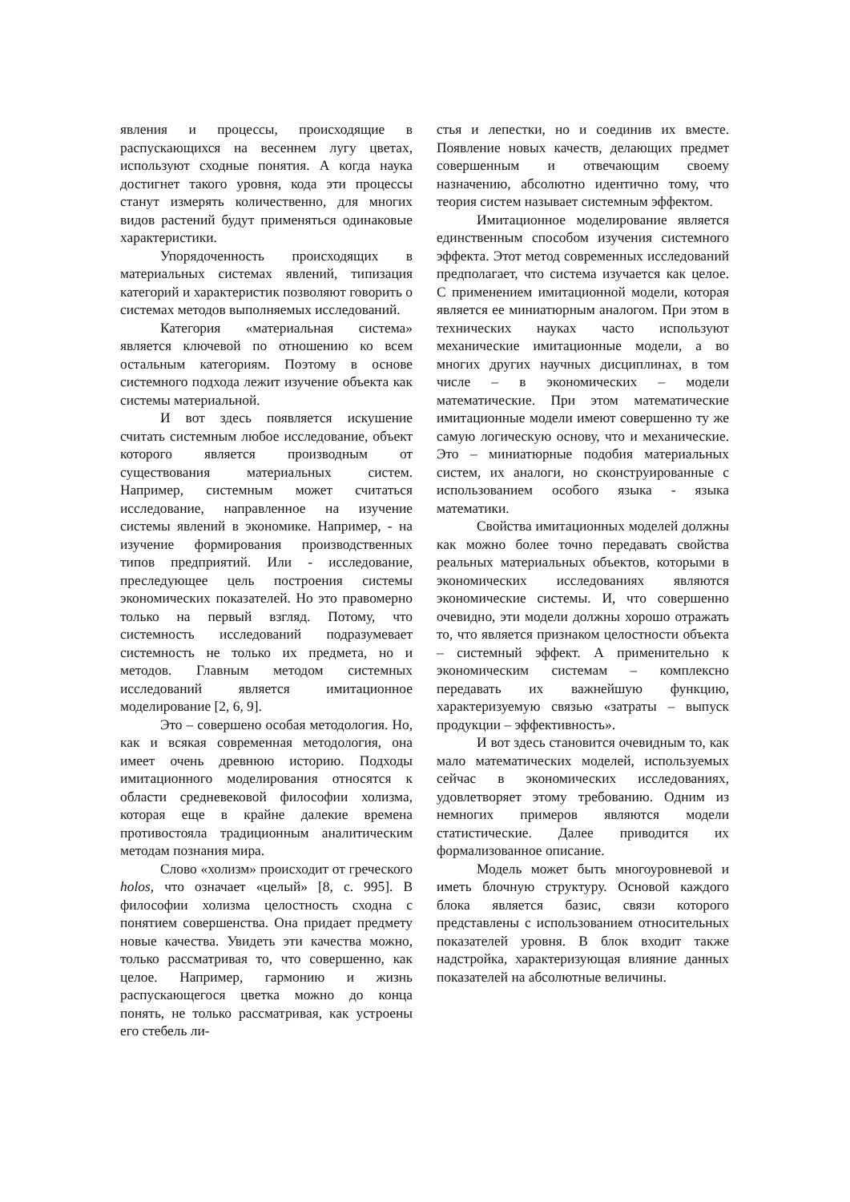явления и процессы, происходящие в распускающихся на весеннем лугу цветах, используют сходные понятия. А когда наука достигнет такого уровня, кода эти процессы станут измерять количественно, для многих видов растений будут применяться одинаковые характеристики.
Упорядоченность происходящих в материальных системах явлений, типизация категорий и характеристик позволяют говорить о системах методов выполняемых исследований.
Категория «материальная система» является ключевой по отношению ко всем остальным категориям. Поэтому в основе системного подхода лежит изучение объекта как системы материальной.
И вот здесь появляется искушение считать системным любое исследование, объект которого является производным от существования материальных систем. Например, системным может считаться исследование, направленное на изучение системы явлений в экономике. Например, - на изучение формирования производственных типов предприятий. Или - исследование, преследующее цель построения системы экономических показателей. Но это правомерно только на первый взгляд. Потому, что системность исследований подразумевает системность не только их предмета, но и методов. Главным методом системных исследований является имитационное моделирование [2, 6, 9].
Это – совершено особая методология. Но, как и всякая современная методология, она имеет очень древнюю историю. Подходы имитационного моделирования относятся к области средневековой философии холизма, которая еще в крайне далекие времена противостояла традиционным аналитическим методам познания мира.
Слово «холизм» происходит от греческого holos, что означает «целый» [8, с. 995]. В философии холизма целостность сходна с понятием совершенства. Она придает предмету новые качества. Увидеть эти качества можно, только рассматривая то, что совершенно, как целое. Например, гармонию и жизнь распускающегося цветка можно до конца понять, не только рассматривая, как устроены его стебель ли-
стья и лепестки, но и соединив их вместе. Появление новых качеств, делающих предмет совершенным и отвечающим своему назначению, абсолютно идентично тому, что теория систем называет системным эффектом.
Имитационное моделирование является единственным способом изучения системного эффекта. Этот метод современных исследований предполагает, что система изучается как целое. С применением имитационной модели, которая является ее миниатюрным аналогом. При этом в технических науках часто используют механические имитационные модели, а во многих других научных дисциплинах, в том числе – в экономических – модели математические. При этом математические имитационные модели имеют совершенно ту же самую логическую основу, что и механические. Это – миниатюрные подобия материальных систем, их аналоги, но сконструированные с использованием особого языка - языка математики.
Свойства имитационных моделей должны как можно более точно передавать свойства реальных материальных объектов, которыми в экономических исследованиях являются экономические системы. И, что совершенно очевидно, эти модели должны хорошо отражать то, что является признаком целостности объекта – системный эффект. А применительно к экономическим системам – комплексно передавать их важнейшую функцию, характеризуемую связью «затраты – выпуск продукции – эффективность».
И вот здесь становится очевидным то, как мало математических моделей, используемых сейчас в экономических исследованиях, удовлетворяет этому требованию. Одним из немногих примеров являются модели статистические. Далее приводится их формализованное описание.
Модель может быть многоуровневой и иметь блочную структуру. Основой каждого блока является базис, связи которого представлены с использованием относительных показателей уровня. В блок входит также надстройка, характеризующая влияние данных показателей на абсолютные величины.